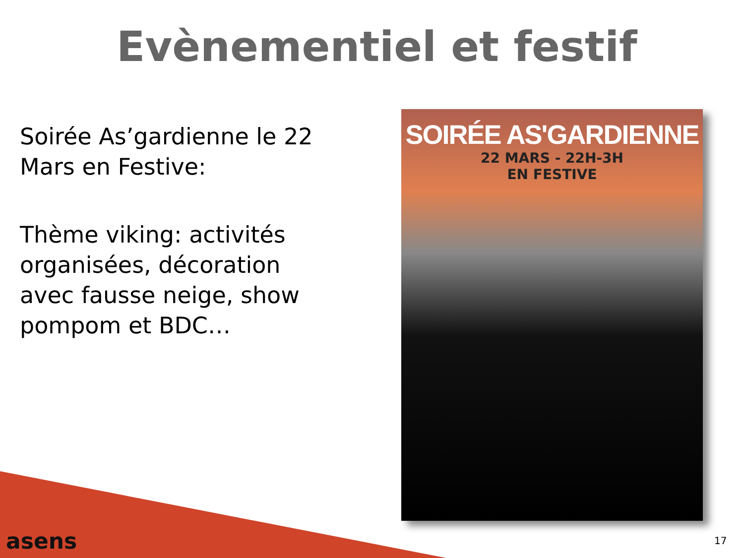Evènementiel et festif
Soirée As’gardienne le 22 Mars en Festive:
Thème viking: activités organisées, décoration avec fausse neige, show pompom et BDC…
SOIRÉE AS'GARDIENNE
22 MARS - 22H-3H
EN FESTIVE
asens 17